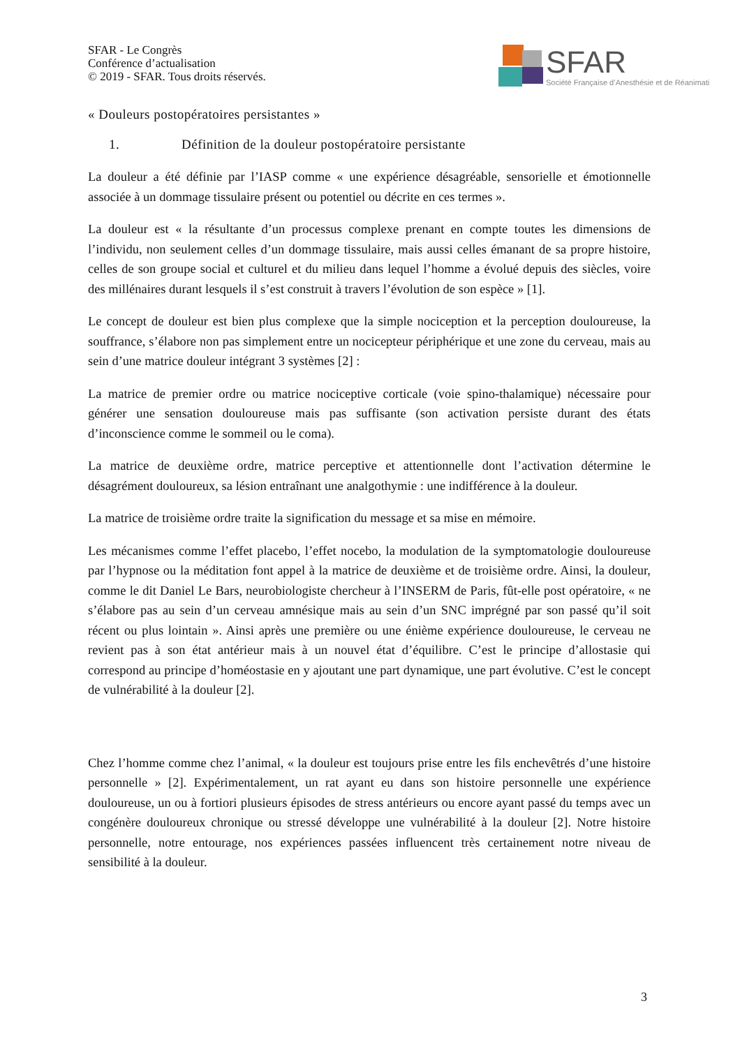SFAR - Le Congrès
Conférence d’actualisation
© 2019 - SFAR. Tous droits réservés.
SFAR
Société Française d’Anesthésie et de Réanimati
« Douleurs postopératoires persistantes »
1. Définition de la douleur postopératoire persistante
La douleur a été définie par l’IASP comme « une expérience désagréable, sensorielle et émotionnelle associée à un dommage tissulaire présent ou potentiel ou décrite en ces termes ».
La douleur est « la résultante d’un processus complexe prenant en compte toutes les dimensions de l’individu, non seulement celles d’un dommage tissulaire, mais aussi celles émanant de sa propre histoire, celles de son groupe social et culturel et du milieu dans lequel l’homme a évolué depuis des siècles, voire des millénaires durant lesquels il s’est construit à travers l’évolution de son espèce » [1].
Le concept de douleur est bien plus complexe que la simple nociception et la perception douloureuse, la souffrance, s’élabore non pas simplement entre un nocicepteur périphérique et une zone du cerveau, mais au sein d’une matrice douleur intégrant 3 systèmes [2] :
La matrice de premier ordre ou matrice nociceptive corticale (voie spino-thalamique) nécessaire pour générer une sensation douloureuse mais pas suffisante (son activation persiste durant des états d’inconscience comme le sommeil ou le coma).
La matrice de deuxième ordre, matrice perceptive et attentionnelle dont l’activation détermine le désagrément douloureux, sa lésion entraînant une analgothymie : une indifférence à la douleur.
La matrice de troisième ordre traite la signification du message et sa mise en mémoire.
Les mécanismes comme l’effet placebo, l’effet nocebo, la modulation de la symptomatologie douloureuse par l’hypnose ou la méditation font appel à la matrice de deuxième et de troisième ordre. Ainsi, la douleur, comme le dit Daniel Le Bars, neurobiologiste chercheur à l’INSERM de Paris, fût-elle post opératoire, « ne s’élabore pas au sein d’un cerveau amnésique mais au sein d’un SNC imprégné par son passé qu’il soit récent ou plus lointain ». Ainsi après une première ou une énième expérience douloureuse, le cerveau ne revient pas à son état antérieur mais à un nouvel état d’équilibre. C’est le principe d’allostasie qui correspond au principe d’homéostasie en y ajoutant une part dynamique, une part évolutive. C’est le concept de vulnérabilité à la douleur [2].
Chez l’homme comme chez l’animal, « la douleur est toujours prise entre les fils enchevêtrés d’une histoire personnelle » [2]. Expérimentalement, un rat ayant eu dans son histoire personnelle une expérience douloureuse, un ou à fortiori plusieurs épisodes de stress antérieurs ou encore ayant passé du temps avec un congénère douloureux chronique ou stressé développe une vulnérabilité à la douleur [2]. Notre histoire personnelle, notre entourage, nos expériences passées influencent très certainement notre niveau de sensibilité à la douleur.
3